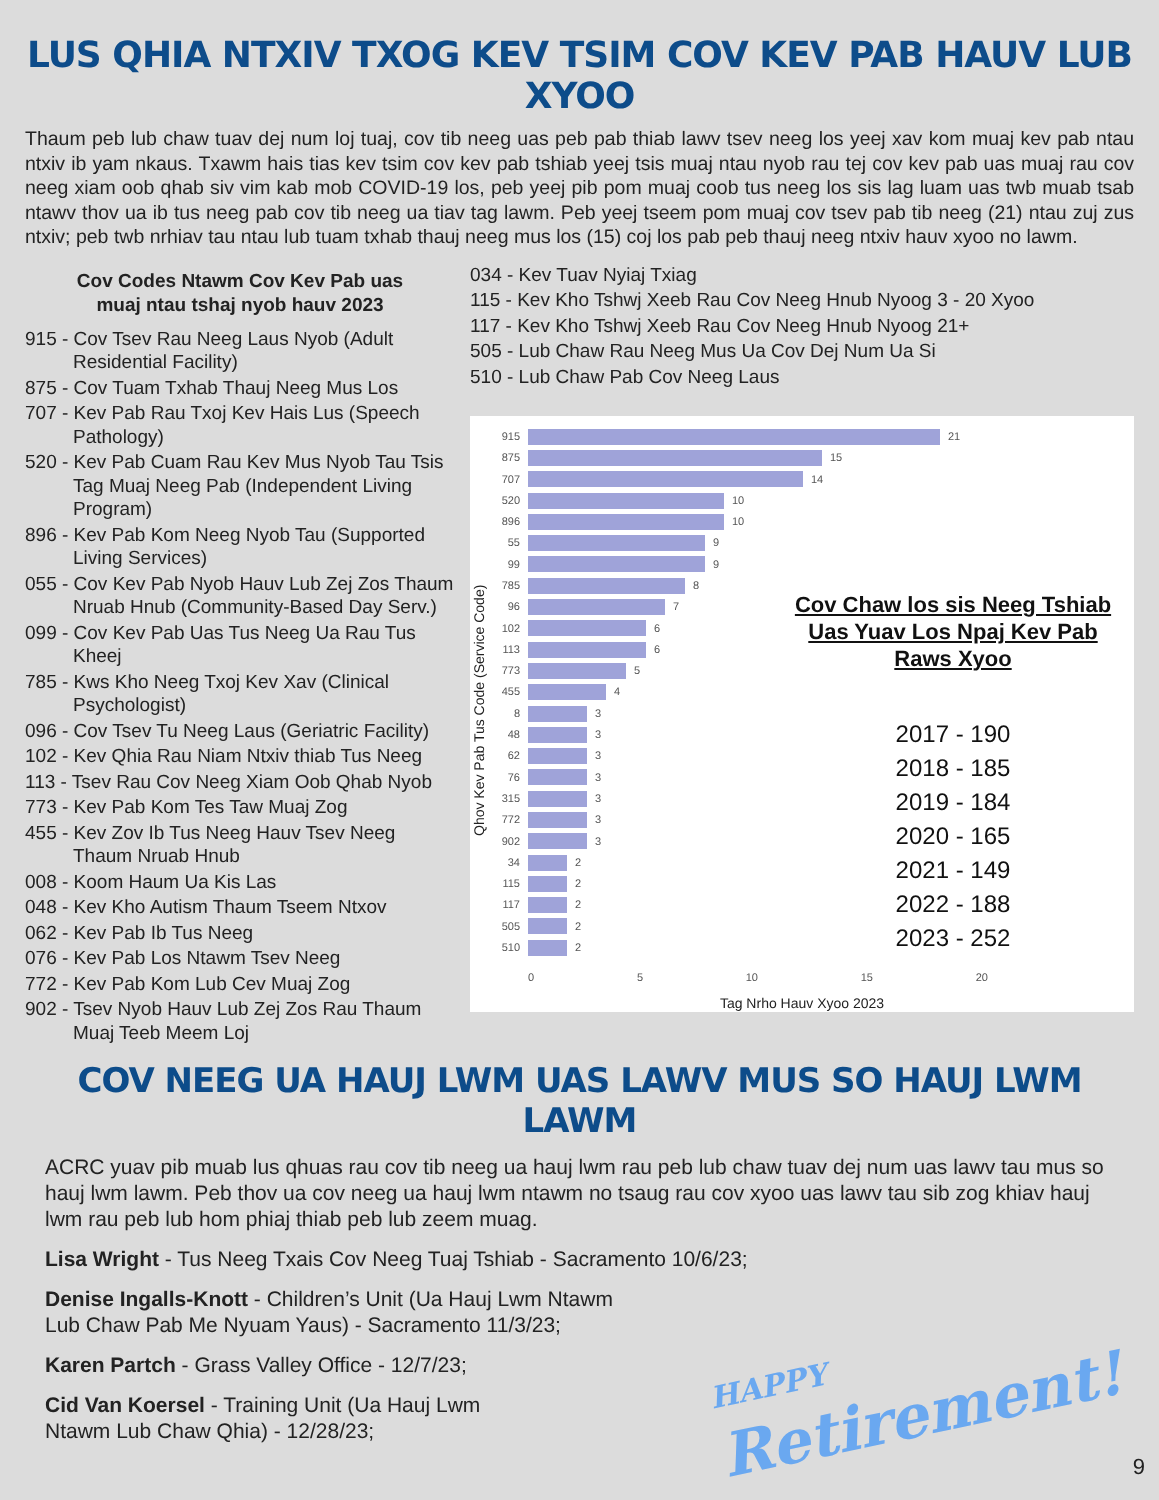LUS QHIA NTXIV TXOG KEV TSIM COV KEV PAB HAUV LUB XYOO
Thaum peb lub chaw tuav dej num loj tuaj, cov tib neeg uas peb pab thiab lawv tsev neeg los yeej xav kom muaj kev pab ntau ntxiv ib yam nkaus. Txawm hais tias kev tsim cov kev pab tshiab yeej tsis muaj ntau nyob rau tej cov kev pab uas muaj rau cov neeg xiam oob qhab siv vim kab mob COVID-19 los, peb yeej pib pom muaj coob tus neeg los sis lag luam uas twb muab tsab ntawv thov ua ib tus neeg pab cov tib neeg ua tiav tag lawm. Peb yeej tseem pom muaj cov tsev pab tib neeg (21) ntau zuj zus ntxiv; peb twb nrhiav tau ntau lub tuam txhab thauj neeg mus los (15) coj los pab peb thauj neeg ntxiv hauv xyoo no lawm.
Cov Codes Ntawm Cov Kev Pab uas
muaj ntau tshaj nyob hauv 2023
915 - Cov Tsev Rau Neeg Laus Nyob (Adult Residential Facility)
875 - Cov Tuam Txhab Thauj Neeg Mus Los
707 - Kev Pab Rau Txoj Kev Hais Lus (Speech Pathology)
520 - Kev Pab Cuam Rau Kev Mus Nyob Tau Tsis Tag Muaj Neeg Pab (Independent Living Program)
896 - Kev Pab Kom Neeg Nyob Tau (Supported Living Services)
055 - Cov Kev Pab Nyob Hauv Lub Zej Zos Thaum Nruab Hnub (Community-Based Day Serv.)
099 - Cov Kev Pab Uas Tus Neeg Ua Rau Tus Kheej
785 - Kws Kho Neeg Txoj Kev Xav (Clinical Psychologist)
096 - Cov Tsev Tu Neeg Laus (Geriatric Facility)
102 - Kev Qhia Rau Niam Ntxiv thiab Tus Neeg
113 - Tsev Rau Cov Neeg Xiam Oob Qhab Nyob
773 - Kev Pab Kom Tes Taw Muaj Zog
455 - Kev Zov Ib Tus Neeg Hauv Tsev Neeg Thaum Nruab Hnub
008 - Koom Haum Ua Kis Las
048 - Kev Kho Autism Thaum Tseem Ntxov
062 - Kev Pab Ib Tus Neeg
076 - Kev Pab Los Ntawm Tsev Neeg
772 - Kev Pab Kom Lub Cev Muaj Zog
902 - Tsev Nyob Hauv Lub Zej Zos Rau Thaum Muaj Teeb Meem Loj
034 - Kev Tuav Nyiaj Txiag
115 - Kev Kho Tshwj Xeeb Rau Cov Neeg Hnub Nyoog 3 - 20 Xyoo
117 - Kev Kho Tshwj Xeeb Rau Cov Neeg Hnub Nyoog 21+
505 - Lub Chaw Rau Neeg Mus Ua Cov Dej Num Ua Si
510 - Lub Chaw Pab Cov Neeg Laus
Qhov Kev Pab Tus Code (Service Code)
915 21
875 15
707 14
520 10
896 10
55 9
99 9
785 8
96 7
102 6
113 6
773 5
455 4
8 3
48 3
62 3
76 3
315 3
772 3
902 3
34 2
115 2
117 2
505 2
510 2
0 5 10 15 20
Tag Nrho Hauv Xyoo 2023
Cov Chaw los sis Neeg Tshiab Uas Yuav Los Npaj Kev Pab Raws Xyoo
2017 - 190
2018 - 185
2019 - 184
2020 - 165
2021 - 149
2022 - 188
2023 - 252
COV NEEG UA HAUJ LWM UAS LAWV MUS SO HAUJ LWM LAWM
ACRC yuav pib muab lus qhuas rau cov tib neeg ua hauj lwm rau peb lub chaw tuav dej num uas lawv tau mus so hauj lwm lawm. Peb thov ua cov neeg ua hauj lwm ntawm no tsaug rau cov xyoo uas lawv tau sib zog khiav hauj lwm rau peb lub hom phiaj thiab peb lub zeem muag.
Lisa Wright - Tus Neeg Txais Cov Neeg Tuaj Tshiab - Sacramento 10/6/23;
Denise Ingalls-Knott - Children’s Unit (Ua Hauj Lwm Ntawm
Lub Chaw Pab Me Nyuam Yaus) - Sacramento 11/3/23;
Karen Partch - Grass Valley Office - 12/7/23;
Cid Van Koersel - Training Unit (Ua Hauj Lwm
Ntawm Lub Chaw Qhia) - 12/28/23;
HAPPY
Retirement!
9